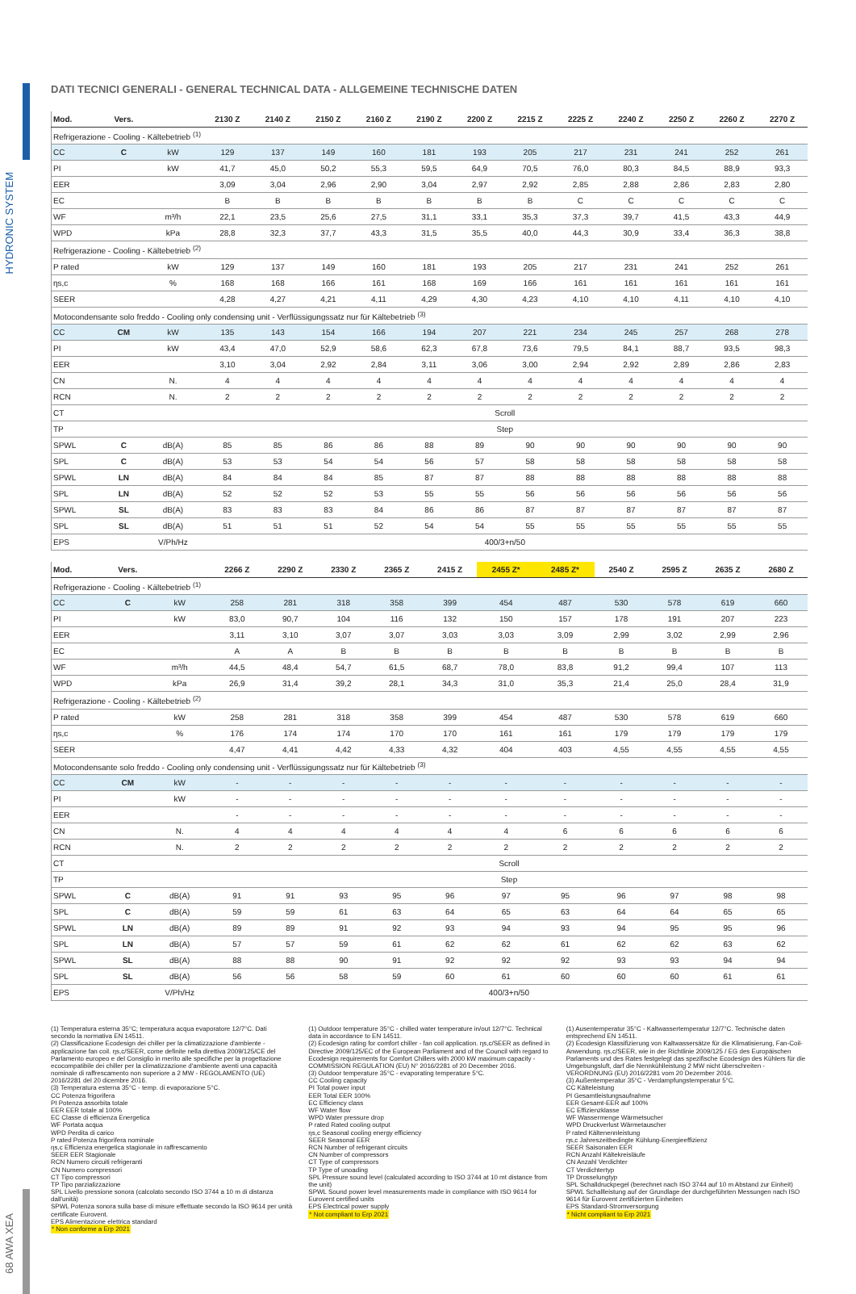HYDRONIC SYSTEM
DATI TECNICI GENERALI - GENERAL TECHNICAL DATA - ALLGEMEINE TECHNISCHE DATEN
| Mod. | Vers. | | 2130 Z | 2140 Z | 2150 Z | 2160 Z | 2190 Z | 2200 Z | 2215 Z | 2225 Z | 2240 Z | 2250 Z | 2260 Z | 2270 Z |
| --- | --- | --- | --- | --- | --- | --- | --- | --- | --- | --- | --- | --- | --- | --- |
| Refrigerazione - Cooling - Kältebetrieb <sup>(1)</sup> | | | | | | | | | | | | | | |
| CC | C | kW | 129 | 137 | 149 | 160 | 181 | 193 | 205 | 217 | 231 | 241 | 252 | 261 |
| PI | | kW | 41,7 | 45,0 | 50,2 | 55,3 | 59,5 | 64,9 | 70,5 | 76,0 | 80,3 | 84,5 | 88,9 | 93,3 |
| EER | | | 3,09 | 3,04 | 2,96 | 2,90 | 3,04 | 2,97 | 2,92 | 2,85 | 2,88 | 2,86 | 2,83 | 2,80 |
| EC | | | B | B | B | B | B | B | B | C | C | C | C | C |
| WF | | m³/h | 22,1 | 23,5 | 25,6 | 27,5 | 31,1 | 33,1 | 35,3 | 37,3 | 39,7 | 41,5 | 43,3 | 44,9 |
| WPD | | kPa | 28,8 | 32,3 | 37,7 | 43,3 | 31,5 | 35,5 | 40,0 | 44,3 | 30,9 | 33,4 | 36,3 | 38,8 |
| Refrigerazione - Cooling - Kältebetrieb <sup>(2)</sup> | | | | | | | | | | | | | | |
| P rated | | kW | 129 | 137 | 149 | 160 | 181 | 193 | 205 | 217 | 231 | 241 | 252 | 261 |
| ηs,c | | % | 168 | 168 | 166 | 161 | 168 | 169 | 166 | 161 | 161 | 161 | 161 | 161 |
| SEER | | | 4,28 | 4,27 | 4,21 | 4,11 | 4,29 | 4,30 | 4,23 | 4,10 | 4,10 | 4,11 | 4,10 | 4,10 |
| Motocondensante solo freddo - Cooling only condensing unit - Verflüssigungssatz nur für Kältebetrieb <sup>(3)</sup> | | | | | | | | | | | | | | |
| CC | CM | kW | 135 | 143 | 154 | 166 | 194 | 207 | 221 | 234 | 245 | 257 | 268 | 278 |
| PI | | kW | 43,4 | 47,0 | 52,9 | 58,6 | 62,3 | 67,8 | 73,6 | 79,5 | 84,1 | 88,7 | 93,5 | 98,3 |
| EER | | | 3,10 | 3,04 | 2,92 | 2,84 | 3,11 | 3,06 | 3,00 | 2,94 | 2,92 | 2,89 | 2,86 | 2,83 |
| CN | | N. | 4 | 4 | 4 | 4 | 4 | 4 | 4 | 4 | 4 | 4 | 4 | 4 |
| RCN | | N. | 2 | 2 | 2 | 2 | 2 | 2 | 2 | 2 | 2 | 2 | 2 | 2 |
| CT | | | Scroll | | | | | | | | | | | |
| TP | | | Step | | | | | | | | | | | |
| SPWL | C | dB(A) | 85 | 85 | 86 | 86 | 88 | 89 | 90 | 90 | 90 | 90 | 90 | 90 |
| SPL | C | dB(A) | 53 | 53 | 54 | 54 | 56 | 57 | 58 | 58 | 58 | 58 | 58 | 58 |
| SPWL | LN | dB(A) | 84 | 84 | 84 | 85 | 87 | 87 | 88 | 88 | 88 | 88 | 88 | 88 |
| SPL | LN | dB(A) | 52 | 52 | 52 | 53 | 55 | 55 | 56 | 56 | 56 | 56 | 56 | 56 |
| SPWL | SL | dB(A) | 83 | 83 | 83 | 84 | 86 | 86 | 87 | 87 | 87 | 87 | 87 | 87 |
| SPL | SL | dB(A) | 51 | 51 | 51 | 52 | 54 | 54 | 55 | 55 | 55 | 55 | 55 | 55 |
| EPS | | V/Ph/Hz | 400/3+n/50 | | | | | | | | | | | |
| Mod. | Vers. | | 2266 Z | 2290 Z | 2330 Z | 2365 Z | 2415 Z | 2455 Z* | 2485 Z* | 2540 Z | 2595 Z | 2635 Z | 2680 Z |
| --- | --- | --- | --- | --- | --- | --- | --- | --- | --- | --- | --- | --- | --- |
| Refrigerazione - Cooling - Kältebetrieb <sup>(1)</sup> | | | | | | | | | | | | | |
| CC | C | kW | 258 | 281 | 318 | 358 | 399 | 454 | 487 | 530 | 578 | 619 | 660 |
| PI | | kW | 83,0 | 90,7 | 104 | 116 | 132 | 150 | 157 | 178 | 191 | 207 | 223 |
| EER | | | 3,11 | 3,10 | 3,07 | 3,07 | 3,03 | 3,03 | 3,09 | 2,99 | 3,02 | 2,99 | 2,96 |
| EC | | | A | A | B | B | B | B | B | B | B | B | B |
| WF | | m³/h | 44,5 | 48,4 | 54,7 | 61,5 | 68,7 | 78,0 | 83,8 | 91,2 | 99,4 | 107 | 113 |
| WPD | | kPa | 26,9 | 31,4 | 39,2 | 28,1 | 34,3 | 31,0 | 35,3 | 21,4 | 25,0 | 28,4 | 31,9 |
| Refrigerazione - Cooling - Kältebetrieb <sup>(2)</sup> | | | | | | | | | | | | | |
| P rated | | kW | 258 | 281 | 318 | 358 | 399 | 454 | 487 | 530 | 578 | 619 | 660 |
| ηs,c | | % | 176 | 174 | 174 | 170 | 170 | 161 | 161 | 179 | 179 | 179 | 179 |
| SEER | | | 4,47 | 4,41 | 4,42 | 4,33 | 4,32 | 404 | 403 | 4,55 | 4,55 | 4,55 | 4,55 |
| Motocondensante solo freddo - Cooling only condensing unit - Verflüssigungssatz nur für Kältebetrieb <sup>(3)</sup> | | | | | | | | | | | | | |
| CC | CM | kW | - | - | - | - | - | - | - | - | - | - | - |
| PI | | kW | - | - | - | - | - | - | - | - | - | - | - |
| EER | | | - | - | - | - | - | - | - | - | - | - | - |
| CN | | N. | 4 | 4 | 4 | 4 | 4 | 4 | 6 | 6 | 6 | 6 | 6 |
| RCN | | N. | 2 | 2 | 2 | 2 | 2 | 2 | 2 | 2 | 2 | 2 | 2 |
| CT | | | Scroll | | | | | | | | | | |
| TP | | | Step | | | | | | | | | | |
| SPWL | C | dB(A) | 91 | 91 | 93 | 95 | 96 | 97 | 95 | 96 | 97 | 98 | 98 |
| SPL | C | dB(A) | 59 | 59 | 61 | 63 | 64 | 65 | 63 | 64 | 64 | 65 | 65 |
| SPWL | LN | dB(A) | 89 | 89 | 91 | 92 | 93 | 94 | 93 | 94 | 95 | 95 | 96 |
| SPL | LN | dB(A) | 57 | 57 | 59 | 61 | 62 | 62 | 61 | 62 | 62 | 63 | 62 |
| SPWL | SL | dB(A) | 88 | 88 | 90 | 91 | 92 | 92 | 92 | 93 | 93 | 94 | 94 |
| SPL | SL | dB(A) | 56 | 56 | 58 | 59 | 60 | 61 | 60 | 60 | 60 | 61 | 61 |
| EPS | | V/Ph/Hz | 400/3+n/50 | | | | | | | | | | |
(1) Temperatura esterna 35°C; temperatura acqua evaporatore 12/7°C. Dati secondo la normativa EN 14511.
(2) Classificazione Ecodesign dei chiller per la climatizzazione d'ambiente - applicazione fan coil. ηs,c/SEER, come definite nella direttiva 2009/125/CE del Parlamento europeo e del Consiglio in merito alle specifiche per la progettazione ecocompatibile dei chiller per la climatizzazione d'ambiente aventi una capacità nominale di raffrescamento non superiore a 2 MW - REGOLAMENTO (UE) 2016/2281 del 20 dicembre 2016.
(3) Temperatura esterna 35°C - temp. di evaporazione 5°C.
CC Potenza frigorifera
PI Potenza assorbita totale
EER EER totale al 100%
EC Classe di efficienza Energetica
WF Portata acqua
WPD Perdita di carico
P rated Potenza frigorifera nominale
ηs,c Efficienza energetica stagionale in raffrescamento
SEER EER Stagionale
RCN Numero circuiti refrigeranti
CN Numero compressori
CT Tipo compressori
TP Tipo parzializzazione
SPL Livello pressione sonora (calcolato secondo ISO 3744 a 10 m di distanza dall'unità)
SPWL Potenza sonora sulla base di misure effettuate secondo la ISO 9614 per unità certificate Eurovent.
EPS Alimentazione elettrica standard
* Non conforme a Erp 2021
(1) Outdoor temperature 35°C - chilled water temperature in/out 12/7°C. Technical data in accordance to EN 14511.
(2) Ecodesign rating for comfort chiller - fan coil application. ηs,c/SEER as defined in Directive 2009/125/EC of the European Parliament and of the Council with regard to Ecodesign requirements for Comfort Chillers with 2000 kW maximum capacity - COMMISSION REGULATION (EU) N° 2016/2281 of 20 December 2016.
(3) Outdoor temperature 35°C - evaporating temperature 5°C.
CC Cooling capacity
PI Total power input
EER Total EER 100%
EC Efficiency class
WF Water flow
WPD Water pressure drop
P rated Rated cooling output
ηs,c Seasonal cooling energy efficiency
SEER Seasonal EER
RCN Number of refrigerant circuits
CN Number of compressors
CT Type of compressors
TP Type of unoading
SPL Pressure sound level (calculated according to ISO 3744 at 10 mt distance from the unit)
SPWL Sound power level measurements made in compliance with ISO 9614 for Eurovent certified units
EPS Electrical power supply
* Not compliant to Erp 2021
(1) Ausentemperatur 35°C - Kaltwassertemperatur 12/7°C. Technische daten entsprechend EN 14511.
(2) Ecodesign Klassifizierung von Kaltwassersätze für die Klimatisierung, Fan-Coil-Anwendung. ηs,c/SEER, wie in der Richtlinie 2009/125 / EG des Europäischen Parlaments und des Rates festgelegt das spezifische Ecodesign des Kühlers für die Umgebungsluft, darf die Nennkühlleistung 2 MW nicht überschreiten - VERORDNUNG (EU) 2016/2281 vom 20 Dezember 2016.
(3) Außentemperatur 35°C - Verdampfungstemperatur 5°C.
CC Kälteleistung
PI Gesamtleistungsaufnahme
EER Gesamt-EER auf 100%
EC Effizienzklasse
WF Wassermenge Wärmetsucher
WPD Druckverlust Wärmetauscher
P rated Kältenennleistung
ηs,c Jahreszeitbedingte Kühlung-Energieeffizienz
SEER Saisonalen EER
RCN Anzahl Kältekreisläufe
CN Anzahl Verdichter
CT Verdichtertyp
TP Drosselungtyp
SPL Schalldruckpegel (berechnet nach ISO 3744 auf 10 m Abstand zur Einheit)
SPWL Schallleistung auf der Grundlage der durchgeführten Messungen nach ISO 9614 für Eurovent zertifizierten Einheiten
EPS Standard-Stromversorgung
* Nicht compliant to Erp 2021
68 AWA XEA